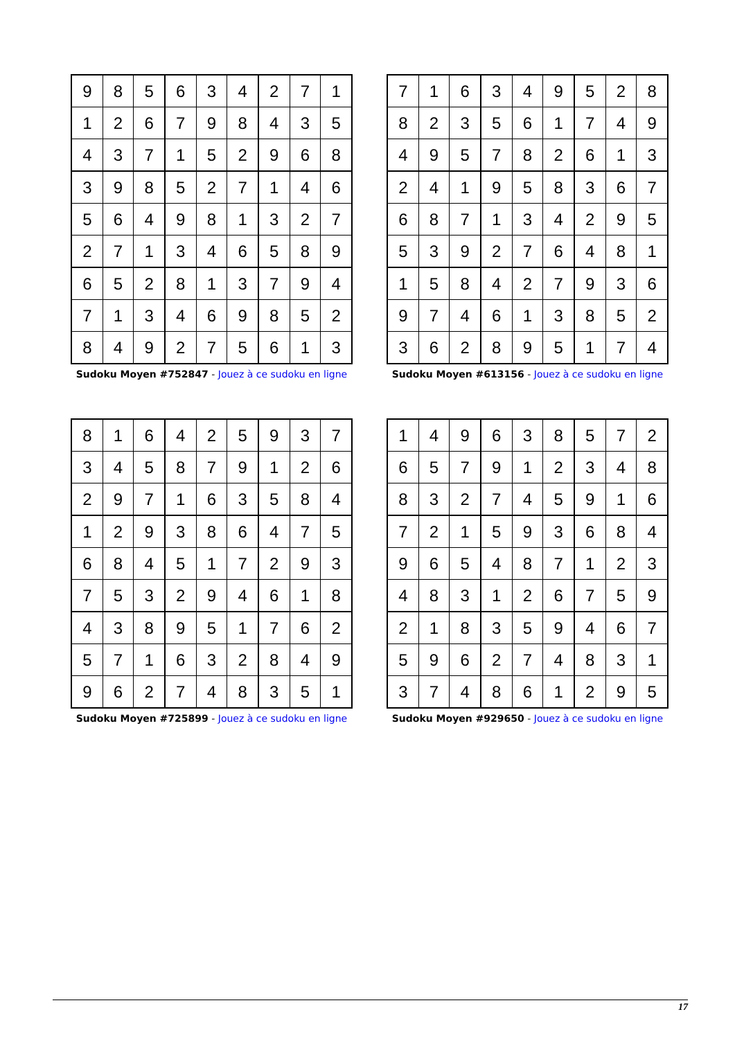| 9 | 8 | 5 | 6 | 3 | 4 | 2 | 7 | 1 |
| 1 | 2 | 6 | 7 | 9 | 8 | 4 | 3 | 5 |
| 4 | 3 | 7 | 1 | 5 | 2 | 9 | 6 | 8 |
| 3 | 9 | 8 | 5 | 2 | 7 | 1 | 4 | 6 |
| 5 | 6 | 4 | 9 | 8 | 1 | 3 | 2 | 7 |
| 2 | 7 | 1 | 3 | 4 | 6 | 5 | 8 | 9 |
| 6 | 5 | 2 | 8 | 1 | 3 | 7 | 9 | 4 |
| 7 | 1 | 3 | 4 | 6 | 9 | 8 | 5 | 2 |
| 8 | 4 | 9 | 2 | 7 | 5 | 6 | 1 | 3 |
Sudoku Moyen #752847 - Jouez à ce sudoku en ligne
| 7 | 1 | 6 | 3 | 4 | 9 | 5 | 2 | 8 |
| 8 | 2 | 3 | 5 | 6 | 1 | 7 | 4 | 9 |
| 4 | 9 | 5 | 7 | 8 | 2 | 6 | 1 | 3 |
| 2 | 4 | 1 | 9 | 5 | 8 | 3 | 6 | 7 |
| 6 | 8 | 7 | 1 | 3 | 4 | 2 | 9 | 5 |
| 5 | 3 | 9 | 2 | 7 | 6 | 4 | 8 | 1 |
| 1 | 5 | 8 | 4 | 2 | 7 | 9 | 3 | 6 |
| 9 | 7 | 4 | 6 | 1 | 3 | 8 | 5 | 2 |
| 3 | 6 | 2 | 8 | 9 | 5 | 1 | 7 | 4 |
Sudoku Moyen #613156 - Jouez à ce sudoku en ligne
| 8 | 1 | 6 | 4 | 2 | 5 | 9 | 3 | 7 |
| 3 | 4 | 5 | 8 | 7 | 9 | 1 | 2 | 6 |
| 2 | 9 | 7 | 1 | 6 | 3 | 5 | 8 | 4 |
| 1 | 2 | 9 | 3 | 8 | 6 | 4 | 7 | 5 |
| 6 | 8 | 4 | 5 | 1 | 7 | 2 | 9 | 3 |
| 7 | 5 | 3 | 2 | 9 | 4 | 6 | 1 | 8 |
| 4 | 3 | 8 | 9 | 5 | 1 | 7 | 6 | 2 |
| 5 | 7 | 1 | 6 | 3 | 2 | 8 | 4 | 9 |
| 9 | 6 | 2 | 7 | 4 | 8 | 3 | 5 | 1 |
Sudoku Moyen #725899 - Jouez à ce sudoku en ligne
| 1 | 4 | 9 | 6 | 3 | 8 | 5 | 7 | 2 |
| 6 | 5 | 7 | 9 | 1 | 2 | 3 | 4 | 8 |
| 8 | 3 | 2 | 7 | 4 | 5 | 9 | 1 | 6 |
| 7 | 2 | 1 | 5 | 9 | 3 | 6 | 8 | 4 |
| 9 | 6 | 5 | 4 | 8 | 7 | 1 | 2 | 3 |
| 4 | 8 | 3 | 1 | 2 | 6 | 7 | 5 | 9 |
| 2 | 1 | 8 | 3 | 5 | 9 | 4 | 6 | 7 |
| 5 | 9 | 6 | 2 | 7 | 4 | 8 | 3 | 1 |
| 3 | 7 | 4 | 8 | 6 | 1 | 2 | 9 | 5 |
Sudoku Moyen #929650 - Jouez à ce sudoku en ligne
17